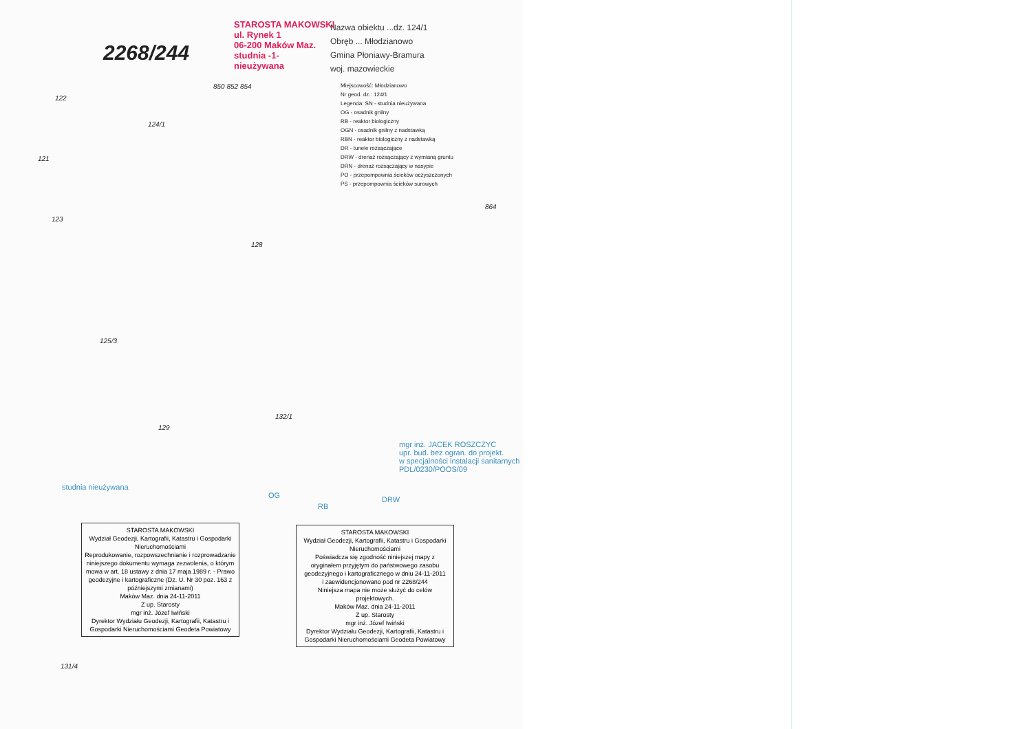STAROSTA MAKOWSKI
ul. Rynek 1
06-200 Maków Maz.
studnia -1-
nieużywana
2268/244
Nazwa obiektu ...dz. 124/1
Obręb ... Młodzianowo
Gmina Płoniawy-Bramura
woj. mazowieckie
Miejscowość: Młodzianowo
Nr geod. dz.: 124/1
Legenda: SN - studnia nieużywana
OG - osadnik gnilny
RB - reaktor biologiczny
OGN - osadnik gnilny z nadstawką
RBN - reaktor biologiczny z nadstawką
DR - tunele rozsączające
DRW - drenaż rozsączający z wymianą gruntu
DRN - drenaż rozsączający w nasypie
PO - przepompownia ścieków oczyszczonych
PS - przepompownia ścieków surowych
122
124/1
121
123
128
129
132/1
125/3
131/4
850 852 854
864
studnia nieużywana
mgr inż. JACEK ROSZCZYC
upr. bud. bez ogran. do projekt.
w specjalności instalacji sanitarnych
PDL/0230/POOS/09
OG
RB
DRW
STAROSTA MAKOWSKI
Wydział Geodezji, Kartografii, Katastru i Gospodarki Nieruchomościami
Reprodukowanie, rozpowszechnianie i rozprowadzanie niniejszego dokumentu wymaga zezwolenia, o którym mowa w art. 18 ustawy z dnia 17 maja 1989 r. - Prawo geodezyjne i kartograficzne (Dz. U. Nr 30 poz. 163 z późniejszymi zmianami)
Maków Maz. dnia 24-11-2011
Z up. Starosty
mgr inż. Józef Iwiński
Dyrektor Wydziału Geodezji, Kartografii, Katastru i Gospodarki Nieruchomościami Geodeta Powiatowy
STAROSTA MAKOWSKI
Wydział Geodezji, Kartografii, Katastru i Gospodarki Nieruchomościami
Poświadcza się zgodność niniejszej mapy z oryginałem przyjętym do państwowego zasobu geodezyjnego i kartograficznego w dniu 24-11-2011
i zaewidencjonowano pod nr 2268/244
Niniejsza mapa nie może służyć do celów projektowych.
Maków Maz. dnia 24-11-2011
Z up. Starosty
mgr inż. Józef Iwiński
Dyrektor Wydziału Geodezji, Kartografii, Katastru i Gospodarki Nieruchomościami Geodeta Powiatowy